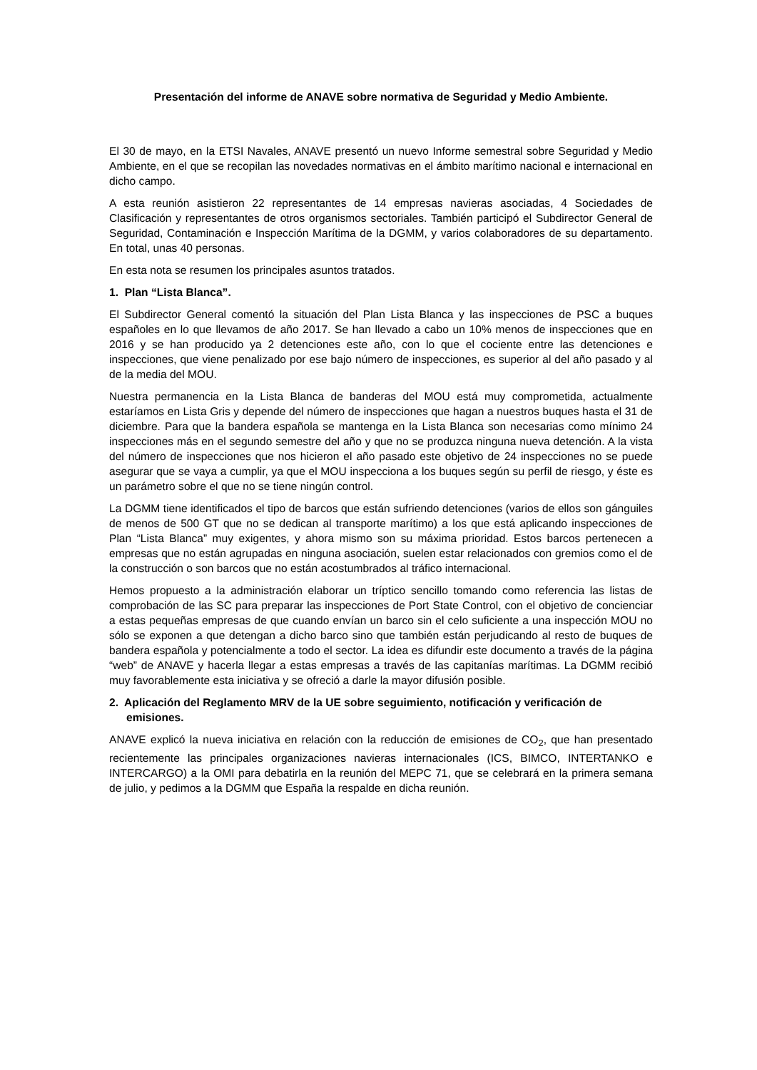Presentación del informe de ANAVE sobre normativa de Seguridad y Medio Ambiente.
El 30 de mayo, en la ETSI Navales, ANAVE presentó un nuevo Informe semestral sobre Seguridad y Medio Ambiente, en el que se recopilan las novedades normativas en el ámbito marítimo nacional e internacional en dicho campo.
A esta reunión asistieron 22 representantes de 14 empresas navieras asociadas, 4 Sociedades de Clasificación y representantes de otros organismos sectoriales. También participó el Subdirector General de Seguridad, Contaminación e Inspección Marítima de la DGMM, y varios colaboradores de su departamento. En total, unas 40 personas.
En esta nota se resumen los principales asuntos tratados.
1. Plan “Lista Blanca”.
El Subdirector General comentó la situación del Plan Lista Blanca y las inspecciones de PSC a buques españoles en lo que llevamos de año 2017. Se han llevado a cabo un 10% menos de inspecciones que en 2016 y se han producido ya 2 detenciones este año, con lo que el cociente entre las detenciones e inspecciones, que viene penalizado por ese bajo número de inspecciones, es superior al del año pasado y al de la media del MOU.
Nuestra permanencia en la Lista Blanca de banderas del MOU está muy comprometida, actualmente estaríamos en Lista Gris y depende del número de inspecciones que hagan a nuestros buques hasta el 31 de diciembre. Para que la bandera española se mantenga en la Lista Blanca son necesarias como mínimo 24 inspecciones más en el segundo semestre del año y que no se produzca ninguna nueva detención. A la vista del número de inspecciones que nos hicieron el año pasado este objetivo de 24 inspecciones no se puede asegurar que se vaya a cumplir, ya que el MOU inspecciona a los buques según su perfil de riesgo, y éste es un parámetro sobre el que no se tiene ningún control.
La DGMM tiene identificados el tipo de barcos que están sufriendo detenciones (varios de ellos son gánguiles de menos de 500 GT que no se dedican al transporte marítimo) a los que está aplicando inspecciones de Plan “Lista Blanca” muy exigentes, y ahora mismo son su máxima prioridad. Estos barcos pertenecen a empresas que no están agrupadas en ninguna asociación, suelen estar relacionados con gremios como el de la construcción o son barcos que no están acostumbrados al tráfico internacional.
Hemos propuesto a la administración elaborar un tríptico sencillo tomando como referencia las listas de comprobación de las SC para preparar las inspecciones de Port State Control, con el objetivo de concienciar a estas pequeñas empresas de que cuando envían un barco sin el celo suficiente a una inspección MOU no sólo se exponen a que detengan a dicho barco sino que también están perjudicando al resto de buques de bandera española y potencialmente a todo el sector. La idea es difundir este documento a través de la página “web” de ANAVE y hacerla llegar a estas empresas a través de las capitanías marítimas. La DGMM recibió muy favorablemente esta iniciativa y se ofreció a darle la mayor difusión posible.
2. Aplicación del Reglamento MRV de la UE sobre seguimiento, notificación y verificación de emisiones.
ANAVE explicó la nueva iniciativa en relación con la reducción de emisiones de CO<sub>2</sub>, que han presentado recientemente las principales organizaciones navieras internacionales (ICS, BIMCO, INTERTANKO e INTERCARGO) a la OMI para debatirla en la reunión del MEPC 71, que se celebrará en la primera semana de julio, y pedimos a la DGMM que España la respalde en dicha reunión.